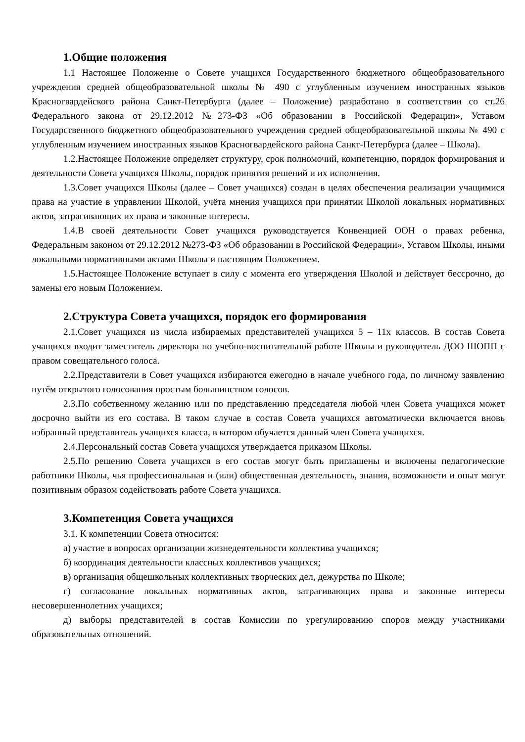1.Общие положения
1.1 Настоящее Положение о Совете учащихся Государственного бюджетного общеобразовательного учреждения средней общеобразовательной школы № 490 с углубленным изучением иностранных языков Красногвардейского района Санкт-Петербурга (далее – Положение) разработано в соответствии со ст.26 Федерального закона от 29.12.2012 №273-ФЗ «Об образовании в Российской Федерации», Уставом Государственного бюджетного общеобразовательного учреждения средней общеобразовательной школы № 490 с углубленным изучением иностранных языков Красногвардейского района Санкт-Петербурга (далее – Школа).
1.2.Настоящее Положение определяет структуру, срок полномочий, компетенцию, порядок формирования и деятельности Совета учащихся Школы, порядок принятия решений и их исполнения.
1.3.Совет учащихся Школы (далее – Совет учащихся) создан в целях обеспечения реализации учащимися права на участие в управлении Школой, учёта мнения учащихся при принятии Школой локальных нормативных актов, затрагивающих их права и законные интересы.
1.4.В своей деятельности Совет учащихся руководствуется Конвенцией ООН о правах ребенка, Федеральным законом от 29.12.2012 №273-ФЗ «Об образовании в Российской Федерации», Уставом Школы, иными локальными нормативными актами Школы и настоящим Положением.
1.5.Настоящее Положение вступает в силу с момента его утверждения Школой и действует бессрочно, до замены его новым Положением.
2.Структура Совета учащихся, порядок его формирования
2.1.Совет учащихся из числа избираемых представителей учащихся 5 – 11х классов. В состав Совета учащихся входит заместитель директора по учебно-воспитательной работе Школы и руководитель ДОО ШОПП с правом совещательного голоса.
2.2.Представители в Совет учащихся избираются ежегодно в начале учебного года, по личному заявлению путём открытого голосования простым большинством голосов.
2.3.По собственному желанию или по представлению председателя любой член Совета учащихся может досрочно выйти из его состава. В таком случае в состав Совета учащихся автоматически включается вновь избранный представитель учащихся класса, в котором обучается данный член Совета учащихся.
2.4.Персональный состав Совета учащихся утверждается приказом Школы.
2.5.По решению Совета учащихся в его состав могут быть приглашены и включены педагогические работники Школы, чья профессиональная и (или) общественная деятельность, знания, возможности и опыт могут позитивным образом содействовать работе Совета учащихся.
3.Компетенция Совета учащихся
3.1. К компетенции Совета относится:
а) участие в вопросах организации жизнедеятельности коллектива учащихся;
б) координация деятельности классных коллективов учащихся;
в) организация общешкольных коллективных творческих дел, дежурства по Школе;
г) согласование локальных нормативных актов, затрагивающих права и законные интересы несовершеннолетних учащихся;
д) выборы представителей в состав Комиссии по урегулированию споров между участниками образовательных отношений.